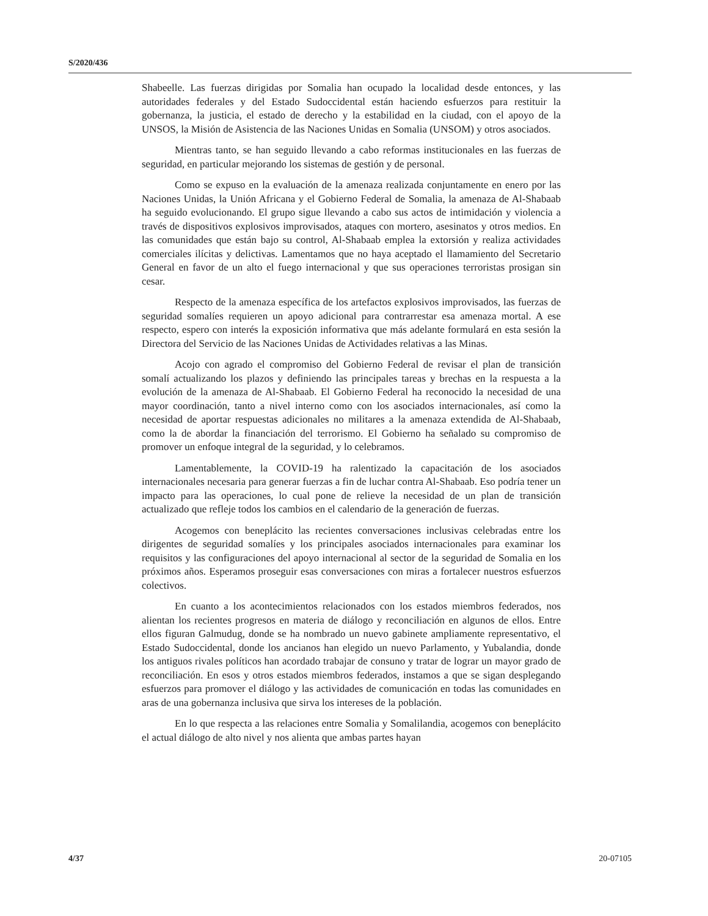S/2020/436
Shabeelle. Las fuerzas dirigidas por Somalia han ocupado la localidad desde entonces, y las autoridades federales y del Estado Sudoccidental están haciendo esfuerzos para restituir la gobernanza, la justicia, el estado de derecho y la estabilidad en la ciudad, con el apoyo de la UNSOS, la Misión de Asistencia de las Naciones Unidas en Somalia (UNSOM) y otros asociados.
Mientras tanto, se han seguido llevando a cabo reformas institucionales en las fuerzas de seguridad, en particular mejorando los sistemas de gestión y de personal.
Como se expuso en la evaluación de la amenaza realizada conjuntamente en enero por las Naciones Unidas, la Unión Africana y el Gobierno Federal de Somalia, la amenaza de Al-Shabaab ha seguido evolucionando. El grupo sigue llevando a cabo sus actos de intimidación y violencia a través de dispositivos explosivos improvisados, ataques con mortero, asesinatos y otros medios. En las comunidades que están bajo su control, Al-Shabaab emplea la extorsión y realiza actividades comerciales ilícitas y delictivas. Lamentamos que no haya aceptado el llamamiento del Secretario General en favor de un alto el fuego internacional y que sus operaciones terroristas prosigan sin cesar.
Respecto de la amenaza específica de los artefactos explosivos improvisados, las fuerzas de seguridad somalíes requieren un apoyo adicional para contrarrestar esa amenaza mortal. A ese respecto, espero con interés la exposición informativa que más adelante formulará en esta sesión la Directora del Servicio de las Naciones Unidas de Actividades relativas a las Minas.
Acojo con agrado el compromiso del Gobierno Federal de revisar el plan de transición somalí actualizando los plazos y definiendo las principales tareas y brechas en la respuesta a la evolución de la amenaza de Al-Shabaab. El Gobierno Federal ha reconocido la necesidad de una mayor coordinación, tanto a nivel interno como con los asociados internacionales, así como la necesidad de aportar respuestas adicionales no militares a la amenaza extendida de Al-Shabaab, como la de abordar la financiación del terrorismo. El Gobierno ha señalado su compromiso de promover un enfoque integral de la seguridad, y lo celebramos.
Lamentablemente, la COVID-19 ha ralentizado la capacitación de los asociados internacionales necesaria para generar fuerzas a fin de luchar contra Al-Shabaab. Eso podría tener un impacto para las operaciones, lo cual pone de relieve la necesidad de un plan de transición actualizado que refleje todos los cambios en el calendario de la generación de fuerzas.
Acogemos con beneplácito las recientes conversaciones inclusivas celebradas entre los dirigentes de seguridad somalíes y los principales asociados internacionales para examinar los requisitos y las configuraciones del apoyo internacional al sector de la seguridad de Somalia en los próximos años. Esperamos proseguir esas conversaciones con miras a fortalecer nuestros esfuerzos colectivos.
En cuanto a los acontecimientos relacionados con los estados miembros federados, nos alientan los recientes progresos en materia de diálogo y reconciliación en algunos de ellos. Entre ellos figuran Galmudug, donde se ha nombrado un nuevo gabinete ampliamente representativo, el Estado Sudoccidental, donde los ancianos han elegido un nuevo Parlamento, y Yubalandia, donde los antiguos rivales políticos han acordado trabajar de consuno y tratar de lograr un mayor grado de reconciliación. En esos y otros estados miembros federados, instamos a que se sigan desplegando esfuerzos para promover el diálogo y las actividades de comunicación en todas las comunidades en aras de una gobernanza inclusiva que sirva los intereses de la población.
En lo que respecta a las relaciones entre Somalia y Somalilandia, acogemos con beneplácito el actual diálogo de alto nivel y nos alienta que ambas partes hayan
4/37 20-07105